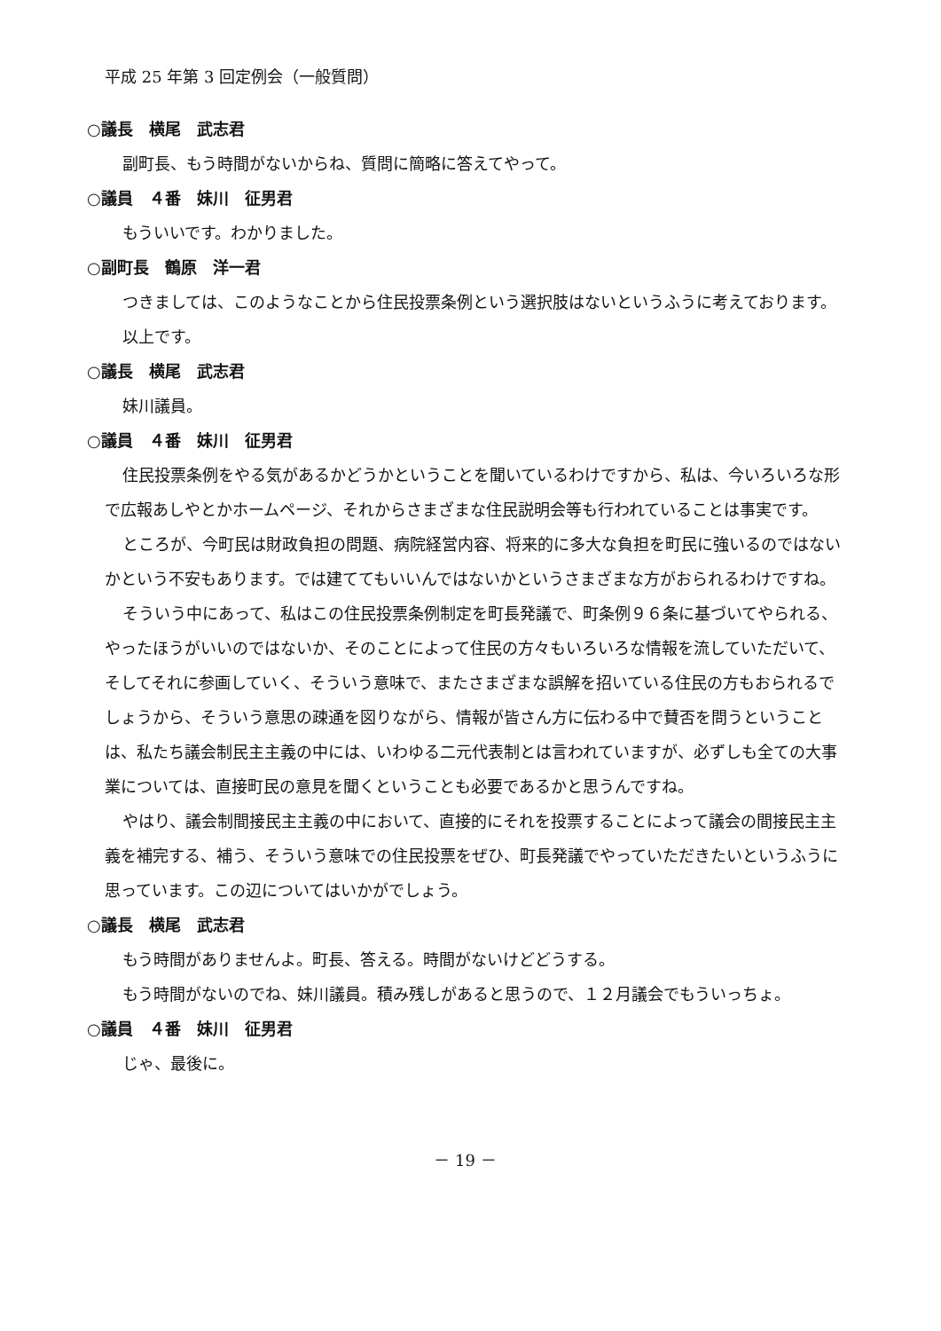平成 25 年第 3 回定例会（一般質問）
○議長　横尾　武志君
副町長、もう時間がないからね、質問に簡略に答えてやって。
○議員　４番　妹川　征男君
もういいです。わかりました。
○副町長　鶴原　洋一君
つきましては、このようなことから住民投票条例という選択肢はないというふうに考えております。
以上です。
○議長　横尾　武志君
妹川議員。
○議員　４番　妹川　征男君
住民投票条例をやる気があるかどうかということを聞いているわけですから、私は、今いろいろな形で広報あしやとかホームページ、それからさまざまな住民説明会等も行われていることは事実です。
ところが、今町民は財政負担の問題、病院経営内容、将来的に多大な負担を町民に強いるのではないかという不安もあります。では建ててもいいんではないかというさまざまな方がおられるわけですね。
そういう中にあって、私はこの住民投票条例制定を町長発議で、町条例９６条に基づいてやられる、やったほうがいいのではないか、そのことによって住民の方々もいろいろな情報を流していただいて、そしてそれに参画していく、そういう意味で、またさまざまな誤解を招いている住民の方もおられるでしょうから、そういう意思の疎通を図りながら、情報が皆さん方に伝わる中で賛否を問うということは、私たち議会制民主主義の中には、いわゆる二元代表制とは言われていますが、必ずしも全ての大事業については、直接町民の意見を聞くということも必要であるかと思うんですね。
やはり、議会制間接民主主義の中において、直接的にそれを投票することによって議会の間接民主主義を補完する、補う、そういう意味での住民投票をぜひ、町長発議でやっていただきたいというふうに思っています。この辺についてはいかがでしょう。
○議長　横尾　武志君
もう時間がありませんよ。町長、答える。時間がないけどどうする。
もう時間がないのでね、妹川議員。積み残しがあると思うので、１２月議会でもういっちょ。
○議員　４番　妹川　征男君
じゃ、最後に。
－ 19 －